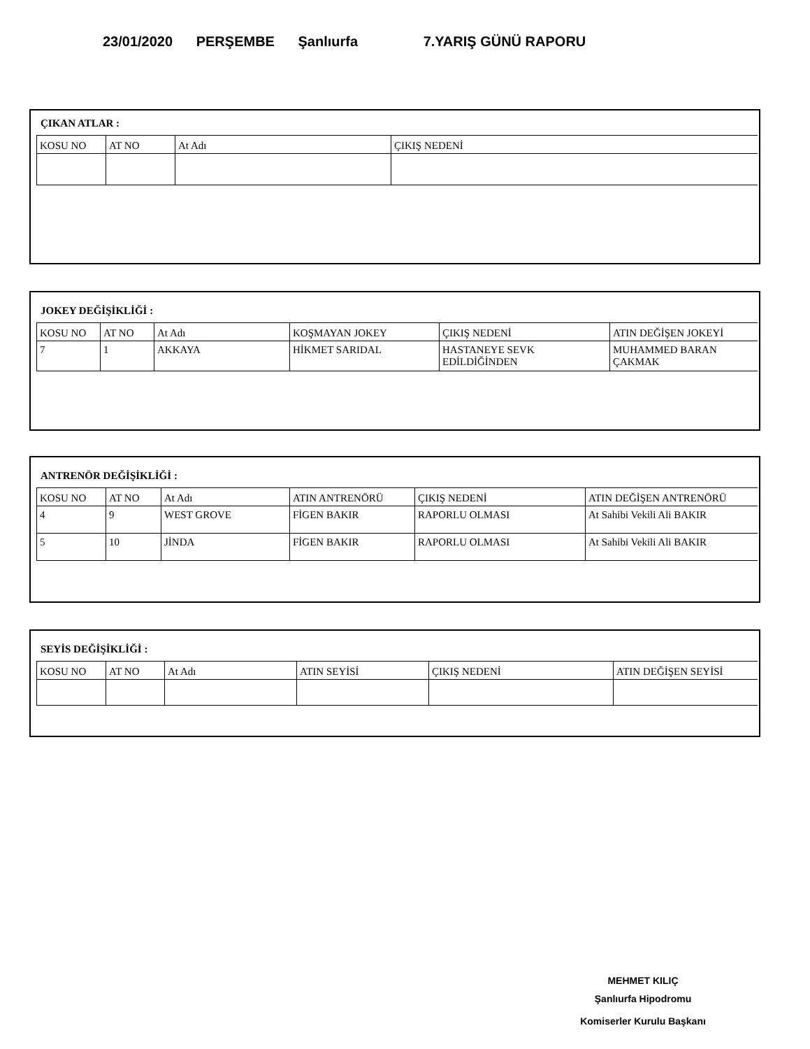23/01/2020 PERŞEMBE Şanlıurfa 7.YARIŞ GÜNÜ RAPORU
ÇIKAN ATLAR :
| KOSU NO | AT NO | At Adı | ÇIKIŞ NEDENİ |
JOKEY DEĞİŞİKLİĞİ :
| KOSU NO | AT NO | At Adı | KOŞMAYAN JOKEY | ÇIKIŞ NEDENİ | ATIN DEĞİŞEN JOKEYİ |
| 7 | 1 | AKKAYA | HİKMET SARIDAL | HASTANEYE SEVK EDİLDİĞİNDEN | MUHAMMED BARAN ÇAKMAK |
ANTRENÖR DEĞİŞİKLİĞİ :
| KOSU NO | AT NO | At Adı | ATIN ANTRENÖRÜ | ÇIKIŞ NEDENİ | ATIN DEĞİŞEN ANTRENÖRÜ |
| 4 | 9 | WEST GROVE | FİGEN BAKIR | RAPORLU OLMASI | At Sahibi Vekili Ali BAKIR |
| 5 | 10 | JİNDA | FİGEN BAKIR | RAPORLU OLMASI | At Sahibi Vekili Ali BAKIR |
SEYİS DEĞİŞİKLİĞİ :
| KOSU NO | AT NO | At Adı | ATIN SEYİSİ | ÇIKIŞ NEDENİ | ATIN DEĞİŞEN SEYİSİ |
MEHMET KILIÇ
Şanlıurfa Hipodromu
Komiserler Kurulu Başkanı